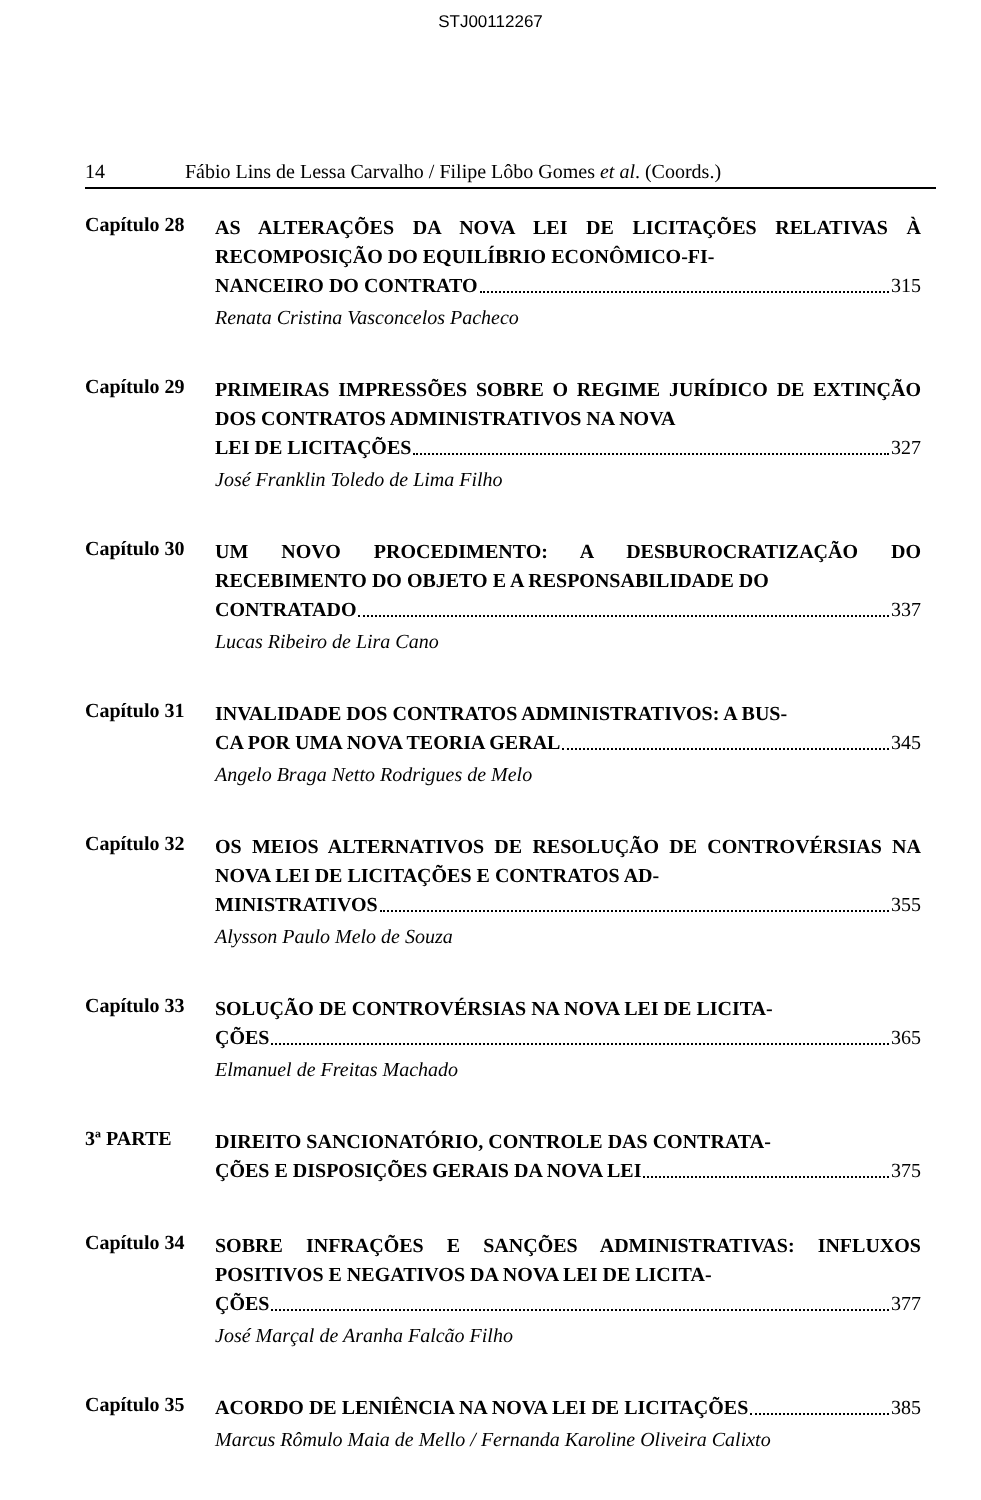STJ00112267
14 Fábio Lins de Lessa Carvalho / Filipe Lôbo Gomes et al. (Coords.)
Capítulo 28
AS ALTERAÇÕES DA NOVA LEI DE LICITAÇÕES RELATIVAS À RECOMPOSIÇÃO DO EQUILÍBRIO ECONÔMICO-FI-
NANCEIRO DO CONTRATO 315
Renata Cristina Vasconcelos Pacheco
Capítulo 29
PRIMEIRAS IMPRESSÕES SOBRE O REGIME JURÍDICO DE EXTINÇÃO DOS CONTRATOS ADMINISTRATIVOS NA NOVA
LEI DE LICITAÇÕES 327
José Franklin Toledo de Lima Filho
Capítulo 30
UM NOVO PROCEDIMENTO: A DESBUROCRATIZAÇÃO DO RECEBIMENTO DO OBJETO E A RESPONSABILIDADE DO
CONTRATADO 337
Lucas Ribeiro de Lira Cano
Capítulo 31
INVALIDADE DOS CONTRATOS ADMINISTRATIVOS: A BUS-
CA POR UMA NOVA TEORIA GERAL 345
Angelo Braga Netto Rodrigues de Melo
Capítulo 32
OS MEIOS ALTERNATIVOS DE RESOLUÇÃO DE CONTROVÉRSIAS NA NOVA LEI DE LICITAÇÕES E CONTRATOS AD-
MINISTRATIVOS 355
Alysson Paulo Melo de Souza
Capítulo 33
SOLUÇÃO DE CONTROVÉRSIAS NA NOVA LEI DE LICITA-
ÇÕES 365
Elmanuel de Freitas Machado
3ª PARTE
DIREITO SANCIONATÓRIO, CONTROLE DAS CONTRATA-
ÇÕES E DISPOSIÇÕES GERAIS DA NOVA LEI 375
Capítulo 34
SOBRE INFRAÇÕES E SANÇÕES ADMINISTRATIVAS: INFLUXOS POSITIVOS E NEGATIVOS DA NOVA LEI DE LICITA-
ÇÕES 377
José Marçal de Aranha Falcão Filho
Capítulo 35
ACORDO DE LENIÊNCIA NA NOVA LEI DE LICITAÇÕES 385
Marcus Rômulo Maia de Mello / Fernanda Karoline Oliveira Calixto